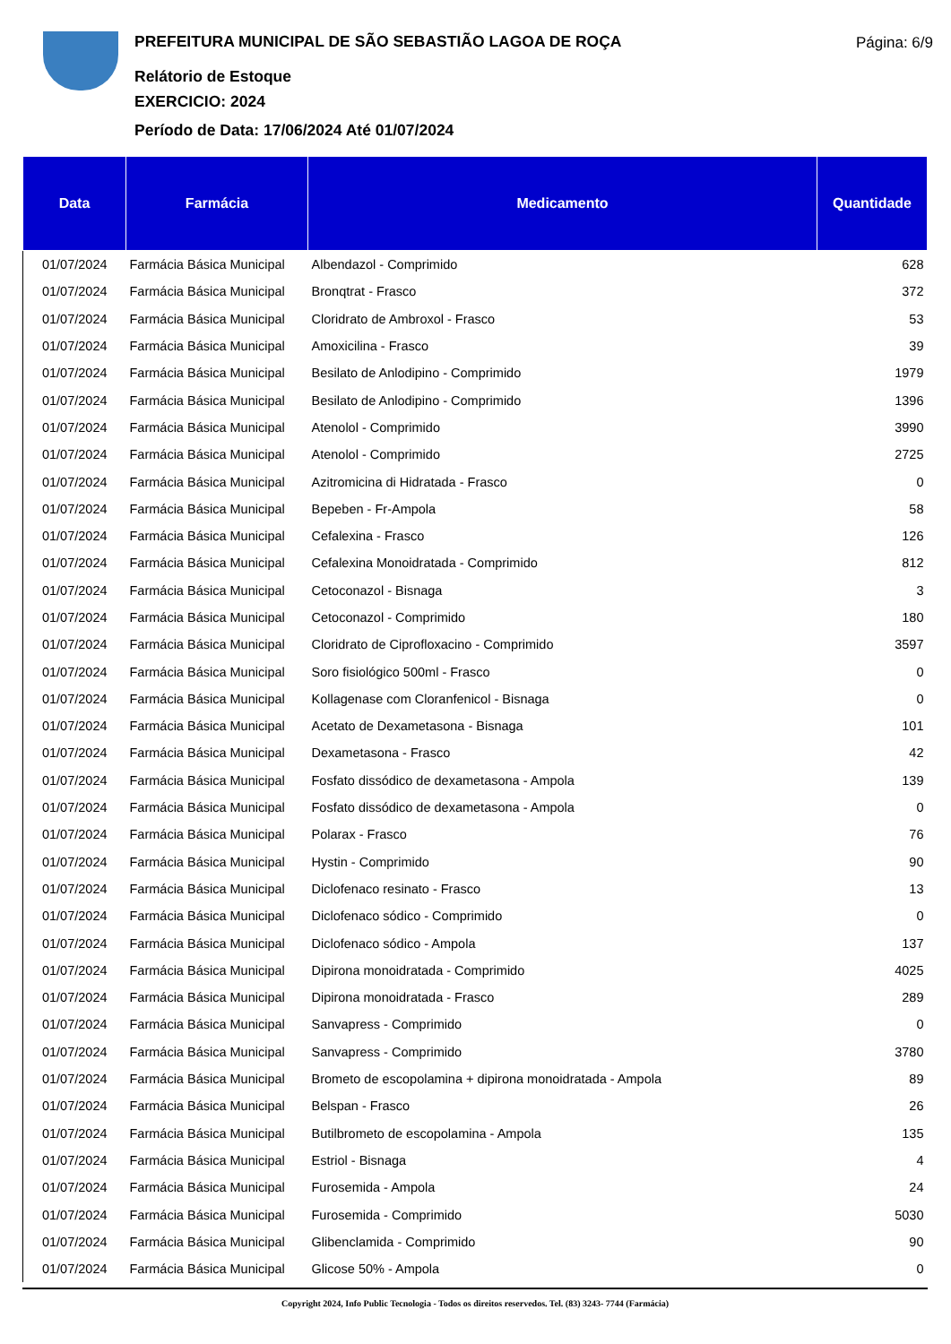PREFEITURA MUNICIPAL DE SÃO SEBASTIÃO LAGOA DE ROÇA
Relátorio de Estoque
EXERCICIO: 2024
Período de Data: 17/06/2024 Até 01/07/2024
Página: 6/9
| Data | Farmácia | Medicamento | Quantidade |
| --- | --- | --- | --- |
| 01/07/2024 | Farmácia Básica Municipal | Albendazol - Comprimido | 628 |
| 01/07/2024 | Farmácia Básica Municipal | Bronqtrat - Frasco | 372 |
| 01/07/2024 | Farmácia Básica Municipal | Cloridrato de Ambroxol - Frasco | 53 |
| 01/07/2024 | Farmácia Básica Municipal | Amoxicilina - Frasco | 39 |
| 01/07/2024 | Farmácia Básica Municipal | Besilato de Anlodipino - Comprimido | 1979 |
| 01/07/2024 | Farmácia Básica Municipal | Besilato de Anlodipino - Comprimido | 1396 |
| 01/07/2024 | Farmácia Básica Municipal | Atenolol - Comprimido | 3990 |
| 01/07/2024 | Farmácia Básica Municipal | Atenolol - Comprimido | 2725 |
| 01/07/2024 | Farmácia Básica Municipal | Azitromicina di Hidratada - Frasco | 0 |
| 01/07/2024 | Farmácia Básica Municipal | Bepeben - Fr-Ampola | 58 |
| 01/07/2024 | Farmácia Básica Municipal | Cefalexina - Frasco | 126 |
| 01/07/2024 | Farmácia Básica Municipal | Cefalexina Monoidratada - Comprimido | 812 |
| 01/07/2024 | Farmácia Básica Municipal | Cetoconazol - Bisnaga | 3 |
| 01/07/2024 | Farmácia Básica Municipal | Cetoconazol - Comprimido | 180 |
| 01/07/2024 | Farmácia Básica Municipal | Cloridrato de Ciprofloxacino - Comprimido | 3597 |
| 01/07/2024 | Farmácia Básica Municipal | Soro fisiológico 500ml - Frasco | 0 |
| 01/07/2024 | Farmácia Básica Municipal | Kollagenase com Cloranfenicol - Bisnaga | 0 |
| 01/07/2024 | Farmácia Básica Municipal | Acetato de Dexametasona - Bisnaga | 101 |
| 01/07/2024 | Farmácia Básica Municipal | Dexametasona - Frasco | 42 |
| 01/07/2024 | Farmácia Básica Municipal | Fosfato dissódico de dexametasona - Ampola | 139 |
| 01/07/2024 | Farmácia Básica Municipal | Fosfato dissódico de dexametasona - Ampola | 0 |
| 01/07/2024 | Farmácia Básica Municipal | Polarax - Frasco | 76 |
| 01/07/2024 | Farmácia Básica Municipal | Hystin - Comprimido | 90 |
| 01/07/2024 | Farmácia Básica Municipal | Diclofenaco resinato - Frasco | 13 |
| 01/07/2024 | Farmácia Básica Municipal | Diclofenaco sódico - Comprimido | 0 |
| 01/07/2024 | Farmácia Básica Municipal | Diclofenaco sódico - Ampola | 137 |
| 01/07/2024 | Farmácia Básica Municipal | Dipirona monoidratada - Comprimido | 4025 |
| 01/07/2024 | Farmácia Básica Municipal | Dipirona monoidratada - Frasco | 289 |
| 01/07/2024 | Farmácia Básica Municipal | Sanvapress - Comprimido | 0 |
| 01/07/2024 | Farmácia Básica Municipal | Sanvapress - Comprimido | 3780 |
| 01/07/2024 | Farmácia Básica Municipal | Brometo de escopolamina + dipirona monoidratada - Ampola | 89 |
| 01/07/2024 | Farmácia Básica Municipal | Belspan - Frasco | 26 |
| 01/07/2024 | Farmácia Básica Municipal | Butilbrometo de escopolamina - Ampola | 135 |
| 01/07/2024 | Farmácia Básica Municipal | Estriol - Bisnaga | 4 |
| 01/07/2024 | Farmácia Básica Municipal | Furosemida - Ampola | 24 |
| 01/07/2024 | Farmácia Básica Municipal | Furosemida - Comprimido | 5030 |
| 01/07/2024 | Farmácia Básica Municipal | Glibenclamida - Comprimido | 90 |
| 01/07/2024 | Farmácia Básica Municipal | Glicose 50% - Ampola | 0 |
Copyright 2024, Info Public Tecnologia - Todos os direitos reservedos. Tel. (83) 3243- 7744 (Farmácia)